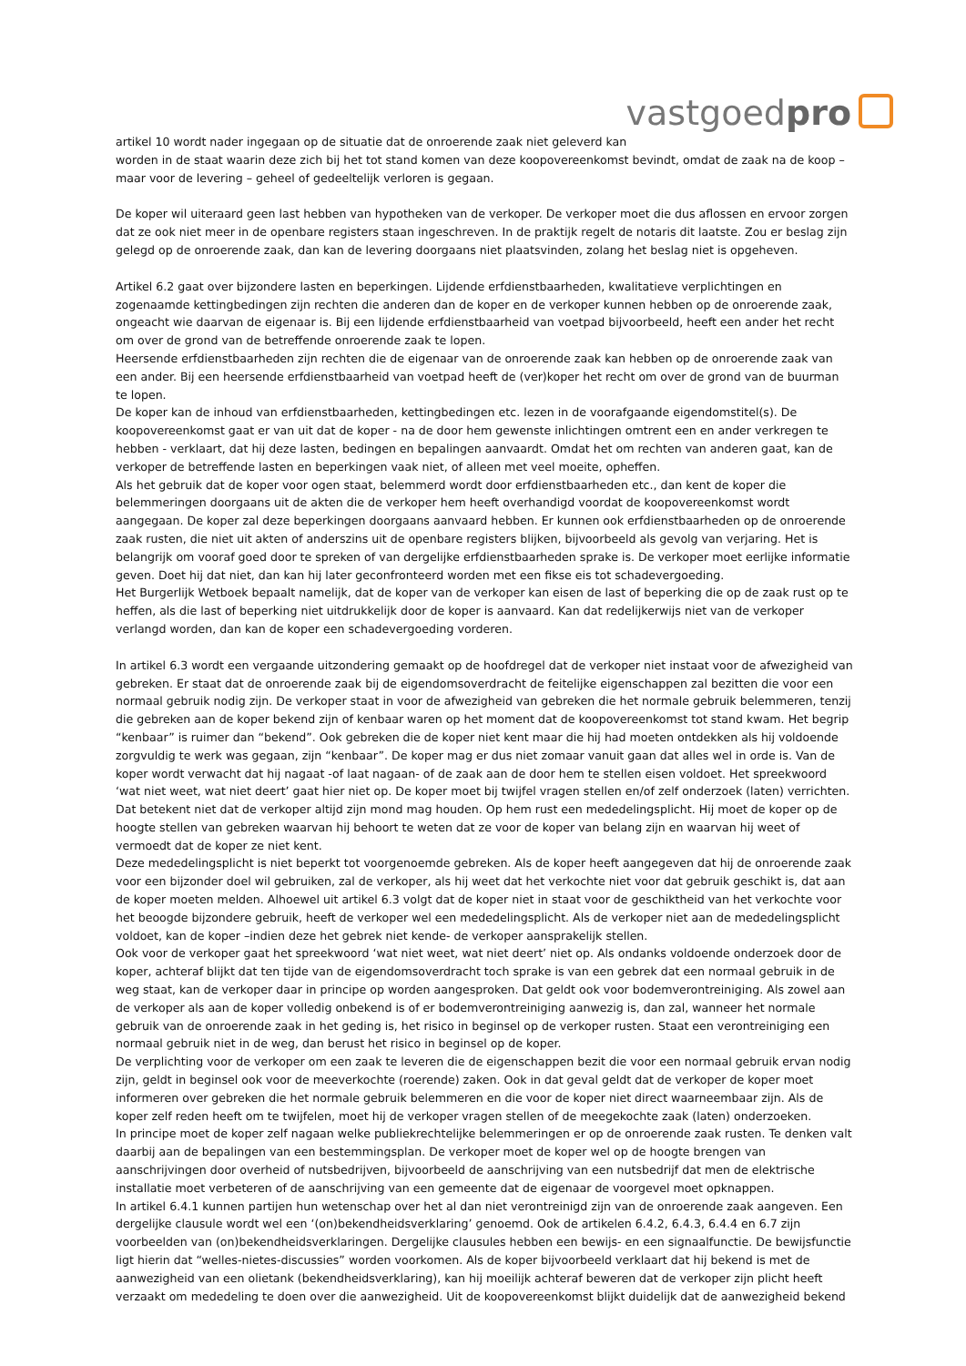vastgoedpro
artikel 10 wordt nader ingegaan op de situatie dat de onroerende zaak niet geleverd kan
worden in de staat waarin deze zich bij het tot stand komen van deze koopovereenkomst bevindt, omdat de zaak na de koop – maar voor de levering – geheel of gedeeltelijk verloren is gegaan.
De koper wil uiteraard geen last hebben van hypotheken van de verkoper. De verkoper moet die dus aflossen en ervoor zorgen dat ze ook niet meer in de openbare registers staan ingeschreven. In de praktijk regelt de notaris dit laatste. Zou er beslag zijn gelegd op de onroerende zaak, dan kan de levering doorgaans niet plaatsvinden, zolang het beslag niet is opgeheven.
Artikel 6.2 gaat over bijzondere lasten en beperkingen. Lijdende erfdienstbaarheden, kwalitatieve verplichtingen en zogenaamde kettingbedingen zijn rechten die anderen dan de koper en de verkoper kunnen hebben op de onroerende zaak, ongeacht wie daarvan de eigenaar is. Bij een lijdende erfdienstbaarheid van voetpad bijvoorbeeld, heeft een ander het recht om over de grond van de betreffende onroerende zaak te lopen.
Heersende erfdienstbaarheden zijn rechten die de eigenaar van de onroerende zaak kan hebben op de onroerende zaak van een ander. Bij een heersende erfdienstbaarheid van voetpad heeft de (ver)koper het recht om over de grond van de buurman te lopen.
De koper kan de inhoud van erfdienstbaarheden, kettingbedingen etc. lezen in de voorafgaande eigendomstitel(s). De koopovereenkomst gaat er van uit dat de koper - na de door hem gewenste inlichtingen omtrent een en ander verkregen te hebben - verklaart, dat hij deze lasten, bedingen en bepalingen aanvaardt. Omdat het om rechten van anderen gaat, kan de verkoper de betreffende lasten en beperkingen vaak niet, of alleen met veel moeite, opheffen.
Als het gebruik dat de koper voor ogen staat, belemmerd wordt door erfdienstbaarheden etc., dan kent de koper die belemmeringen doorgaans uit de akten die de verkoper hem heeft overhandigd voordat de koopovereenkomst wordt aangegaan. De koper zal deze beperkingen doorgaans aanvaard hebben. Er kunnen ook erfdienstbaarheden op de onroerende zaak rusten, die niet uit akten of anderszins uit de openbare registers blijken, bijvoorbeeld als gevolg van verjaring. Het is belangrijk om vooraf goed door te spreken of van dergelijke erfdienstbaarheden sprake is. De verkoper moet eerlijke informatie geven. Doet hij dat niet, dan kan hij later geconfronteerd worden met een fikse eis tot schadevergoeding.
Het Burgerlijk Wetboek bepaalt namelijk, dat de koper van de verkoper kan eisen de last of beperking die op de zaak rust op te heffen, als die last of beperking niet uitdrukkelijk door de koper is aanvaard. Kan dat redelijkerwijs niet van de verkoper verlangd worden, dan kan de koper een schadevergoeding vorderen.
In artikel 6.3 wordt een vergaande uitzondering gemaakt op de hoofdregel dat de verkoper niet instaat voor de afwezigheid van gebreken. Er staat dat de onroerende zaak bij de eigendomsoverdracht de feitelijke eigenschappen zal bezitten die voor een normaal gebruik nodig zijn. De verkoper staat in voor de afwezigheid van gebreken die het normale gebruik belemmeren, tenzij die gebreken aan de koper bekend zijn of kenbaar waren op het moment dat de koopovereenkomst tot stand kwam. Het begrip “kenbaar” is ruimer dan “bekend”. Ook gebreken die de koper niet kent maar die hij had moeten ontdekken als hij voldoende zorgvuldig te werk was gegaan, zijn “kenbaar”. De koper mag er dus niet zomaar vanuit gaan dat alles wel in orde is. Van de koper wordt verwacht dat hij nagaat -of laat nagaan- of de zaak aan de door hem te stellen eisen voldoet. Het spreekwoord ‘wat niet weet, wat niet deert’ gaat hier niet op. De koper moet bij twijfel vragen stellen en/of zelf onderzoek (laten) verrichten. Dat betekent niet dat de verkoper altijd zijn mond mag houden. Op hem rust een mededelingsplicht. Hij moet de koper op de hoogte stellen van gebreken waarvan hij behoort te weten dat ze voor de koper van belang zijn en waarvan hij weet of vermoedt dat de koper ze niet kent.
Deze mededelingsplicht is niet beperkt tot voorgenoemde gebreken. Als de koper heeft aangegeven dat hij de onroerende zaak voor een bijzonder doel wil gebruiken, zal de verkoper, als hij weet dat het verkochte niet voor dat gebruik geschikt is, dat aan de koper moeten melden. Alhoewel uit artikel 6.3 volgt dat de koper niet in staat voor de geschiktheid van het verkochte voor het beoogde bijzondere gebruik, heeft de verkoper wel een mededelingsplicht. Als de verkoper niet aan de mededelingsplicht voldoet, kan de koper –indien deze het gebrek niet kende- de verkoper aansprakelijk stellen.
Ook voor de verkoper gaat het spreekwoord ‘wat niet weet, wat niet deert’ niet op. Als ondanks voldoende onderzoek door de koper, achteraf blijkt dat ten tijde van de eigendomsoverdracht toch sprake is van een gebrek dat een normaal gebruik in de weg staat, kan de verkoper daar in principe op worden aangesproken. Dat geldt ook voor bodemverontreiniging. Als zowel aan de verkoper als aan de koper volledig onbekend is of er bodemverontreiniging aanwezig is, dan zal, wanneer het normale gebruik van de onroerende zaak in het geding is, het risico in beginsel op de verkoper rusten. Staat een verontreiniging een normaal gebruik niet in de weg, dan berust het risico in beginsel op de koper.
De verplichting voor de verkoper om een zaak te leveren die de eigenschappen bezit die voor een normaal gebruik ervan nodig zijn, geldt in beginsel ook voor de meeverkochte (roerende) zaken. Ook in dat geval geldt dat de verkoper de koper moet informeren over gebreken die het normale gebruik belemmeren en die voor de koper niet direct waarneembaar zijn. Als de koper zelf reden heeft om te twijfelen, moet hij de verkoper vragen stellen of de meegekochte zaak (laten) onderzoeken.
In principe moet de koper zelf nagaan welke publiekrechtelijke belemmeringen er op de onroerende zaak rusten. Te denken valt daarbij aan de bepalingen van een bestemmingsplan. De verkoper moet de koper wel op de hoogte brengen van aanschrijvingen door overheid of nutsbedrijven, bijvoorbeeld de aanschrijving van een nutsbedrijf dat men de elektrische installatie moet verbeteren of de aanschrijving van een gemeente dat de eigenaar de voorgevel moet opknappen.
In artikel 6.4.1 kunnen partijen hun wetenschap over het al dan niet verontreinigd zijn van de onroerende zaak aangeven. Een dergelijke clausule wordt wel een ‘(on)bekendheidsverklaring’ genoemd. Ook de artikelen 6.4.2, 6.4.3, 6.4.4 en 6.7 zijn voorbeelden van (on)bekendheidsverklaringen. Dergelijke clausules hebben een bewijs- en een signaalfunctie. De bewijsfunctie ligt hierin dat “welles-nietes-discussies” worden voorkomen. Als de koper bijvoorbeeld verklaart dat hij bekend is met de aanwezigheid van een olietank (bekendheidsverklaring), kan hij moeilijk achteraf beweren dat de verkoper zijn plicht heeft verzaakt om mededeling te doen over die aanwezigheid. Uit de koopovereenkomst blijkt duidelijk dat de aanwezigheid bekend